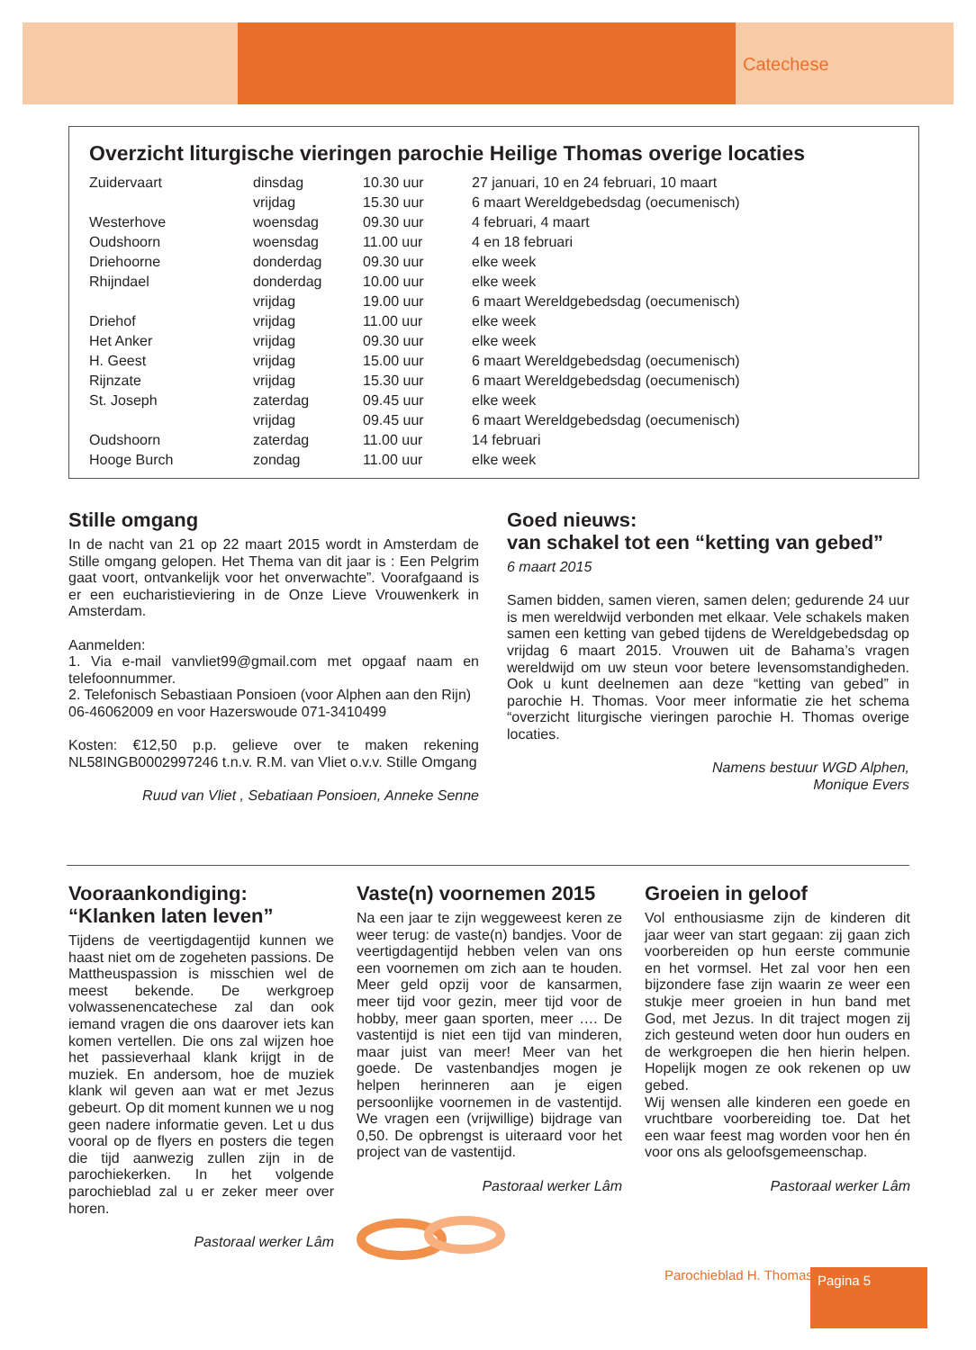Catechese
Overzicht liturgische vieringen parochie Heilige Thomas overige locaties
| Zuidervaart | dinsdag | 10.30 uur | 27 januari, 10 en 24 februari, 10 maart |
| | vrijdag | 15.30 uur | 6 maart Wereldgebedsdag (oecumenisch) |
| Westerhove | woensdag | 09.30 uur | 4 februari, 4 maart |
| Oudshoorn | woensdag | 11.00 uur | 4 en 18 februari |
| Driehoorne | donderdag | 09.30 uur | elke week |
| Rhijndael | donderdag | 10.00 uur | elke week |
| | vrijdag | 19.00 uur | 6 maart Wereldgebedsdag (oecumenisch) |
| Driehof | vrijdag | 11.00 uur | elke week |
| Het Anker | vrijdag | 09.30 uur | elke week |
| H. Geest | vrijdag | 15.00 uur | 6 maart Wereldgebedsdag (oecumenisch) |
| Rijnzate | vrijdag | 15.30 uur | 6 maart Wereldgebedsdag (oecumenisch) |
| St. Joseph | zaterdag | 09.45 uur | elke week |
| | vrijdag | 09.45 uur | 6 maart Wereldgebedsdag (oecumenisch) |
| Oudshoorn | zaterdag | 11.00 uur | 14 februari |
| Hooge Burch | zondag | 11.00 uur | elke week |
Stille omgang
In de nacht van 21 op 22 maart 2015 wordt in Amsterdam de Stille omgang gelopen. Het Thema van dit jaar is : Een Pelgrim gaat voort, ontvankelijk voor het onverwachte”. Voorafgaand is er een eucharistieviering in de Onze Lieve Vrouwenkerk in Amsterdam.
Aanmelden:
1. Via e-mail vanvliet99@gmail.com met opgaaf naam en telefoonnummer.
2. Telefonisch Sebastiaan Ponsioen (voor Alphen aan den Rijn)
06-46062009 en voor Hazerswoude 071-3410499
Kosten: €12,50 p.p. gelieve over te maken rekening NL58INGB0002997246 t.n.v. R.M. van Vliet o.v.v. Stille Omgang
Ruud van Vliet , Sebatiaan Ponsioen, Anneke Senne
Goed nieuws:
van schakel tot een “ketting van gebed”
6 maart 2015
Samen bidden, samen vieren, samen delen; gedurende 24 uur is men wereldwijd verbonden met elkaar. Vele schakels maken samen een ketting van gebed tijdens de Wereldgebedsdag op vrijdag 6 maart 2015. Vrouwen uit de Bahama’s vragen wereldwijd om uw steun voor betere levensomstandigheden. Ook u kunt deelnemen aan deze “ketting van gebed” in parochie H. Thomas. Voor meer informatie zie het schema “overzicht liturgische vieringen parochie H. Thomas overige locaties.
Namens bestuur WGD Alphen,
Monique Evers
Vooraankondiging:
“Klanken laten leven”
Tijdens de veertigdagentijd kunnen we haast niet om de zogeheten passi­ons. De Mattheuspassion is misschien wel de meest bekende. De werkgroep volwassenencatechese zal dan ook iemand vragen die ons daarover iets kan komen vertellen. Die ons zal wijzen hoe het passieverhaal klank krijgt in de muziek. En andersom, hoe de muziek klank wil geven aan wat er met Jezus gebeurt. Op dit moment kunnen we u nog geen nadere informatie geven. Let u dus vooral op de flyers en posters die tegen die tijd aanwezig zullen zijn in de parochiekerken. In het volgende parochieblad zal u er zeker meer over horen.
Pastoraal werker Lâm
Vaste(n) voornemen 2015
Na een jaar te zijn weggeweest keren ze weer terug: de vaste(n) bandjes. Voor de veertigdagentijd hebben velen van ons een voornemen om zich aan te houden. Meer geld opzij voor de kansarmen, meer tijd voor gezin, meer tijd voor de hobby, meer gaan sporten, meer …. De vastentijd is niet een tijd van minderen, maar juist van meer! Meer van het goede. De vastenbandjes mogen je helpen herinneren aan je eigen persoonlijke voornemen in de vastentijd. We vragen een (vrijwillige) bijdrage van 0,50. De opbrengst is uiteraard voor het project van de vastentijd.
Pastoraal werker Lâm
Groeien in geloof
Vol enthousiasme zijn de kinderen dit jaar weer van start gegaan: zij gaan zich voorbereiden op hun eerste communie en het vormsel. Het zal voor hen een bijzondere fase zijn waarin ze weer een stukje meer groeien in hun band met God, met Jezus. In dit traject mogen zij zich gesteund weten door hun ouders en de werkgroepen die hen hierin helpen. Hopelijk mogen ze ook rekenen op uw gebed.
Wij wensen alle kinderen een goede en vruchtbare voorbereiding toe. Dat het een waar feest mag worden voor hen én voor ons als geloofsgemeenschap.
Pastoraal werker Lâm
Parochieblad H. Thomas Pagina 5